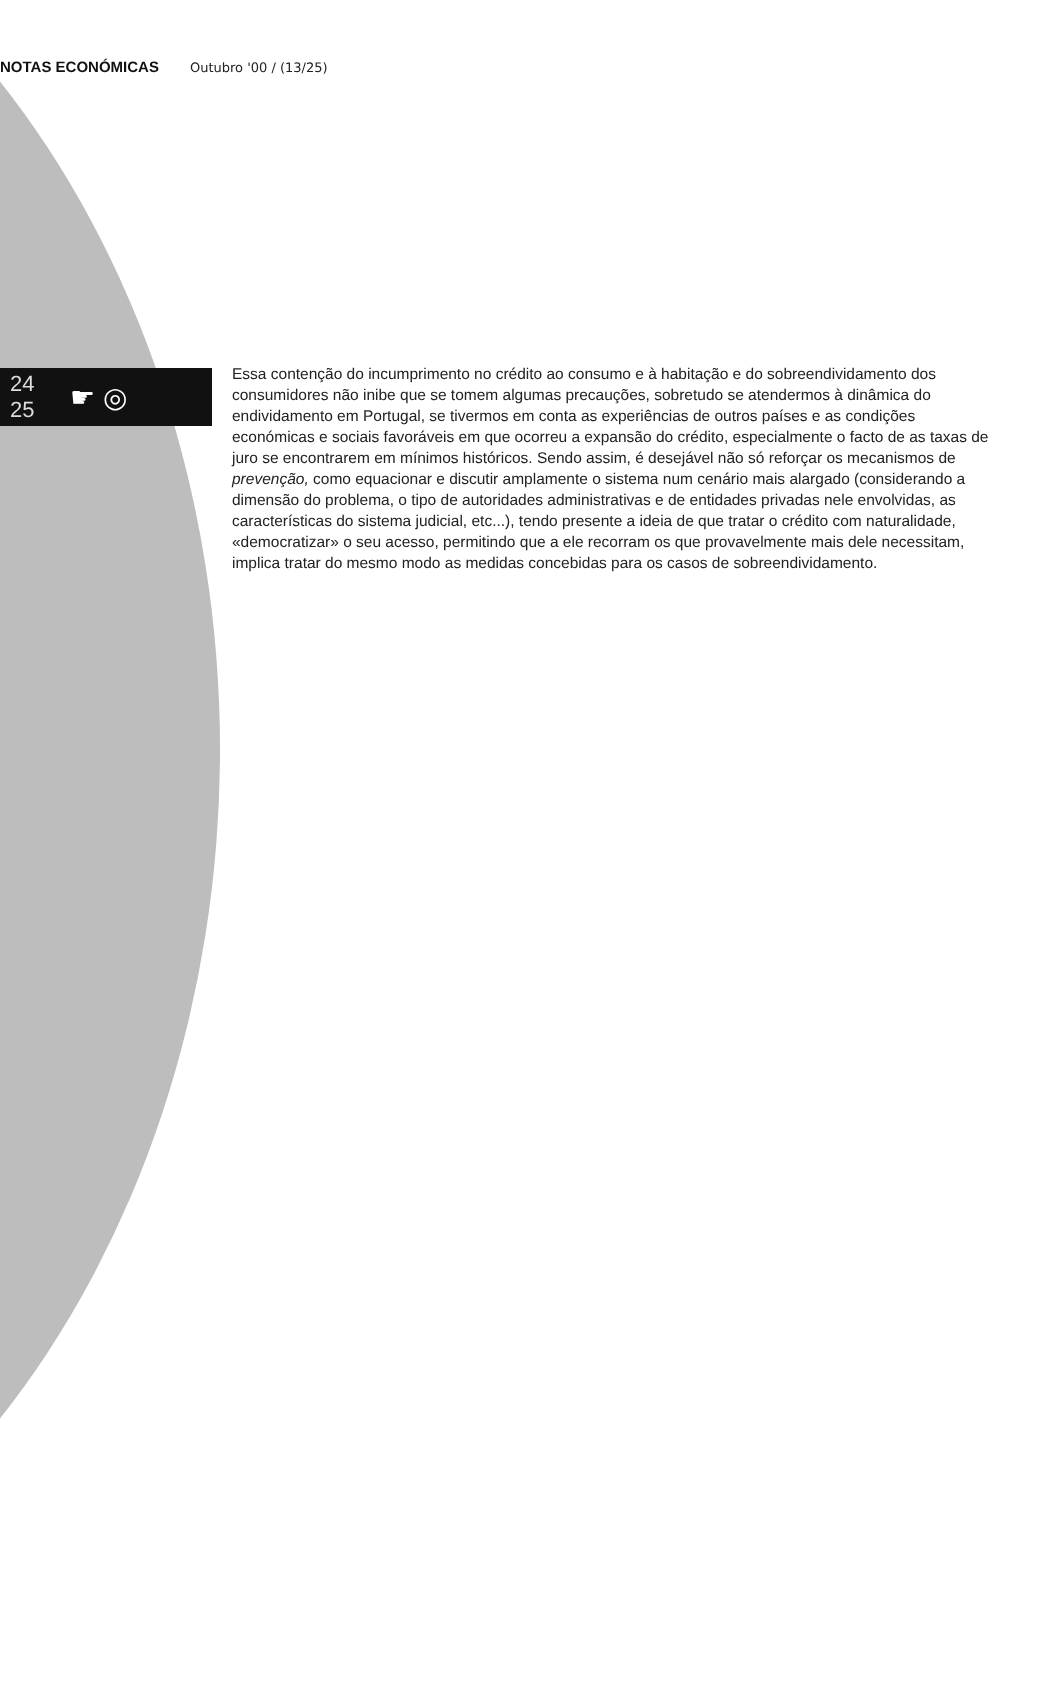NOTAS ECONÓMICAS
Outubro '00 / (13/25)
24
25
☛ ◎
Essa contenção do incumprimento no crédito ao consumo e à habitação e do sobreendividamento dos consumidores não inibe que se tomem algumas precauções, sobretudo se atendermos à dinâmica do endividamento em Portugal, se tivermos em conta as experiências de outros países e as condições económicas e sociais favoráveis em que ocorreu a expansão do crédito, especialmente o facto de as taxas de juro se encontrarem em mínimos históricos. Sendo assim, é desejável não só reforçar os mecanismos de prevenção, como equacionar e discutir amplamente o sistema num cenário mais alargado (considerando a dimensão do problema, o tipo de autoridades administrativas e de entidades privadas nele envolvidas, as características do sistema judicial, etc...), tendo presente a ideia de que tratar o crédito com naturalidade, «democratizar» o seu acesso, permitindo que a ele recorram os que provavelmente mais dele necessitam, implica tratar do mesmo modo as medidas concebidas para os casos de sobreendividamento.